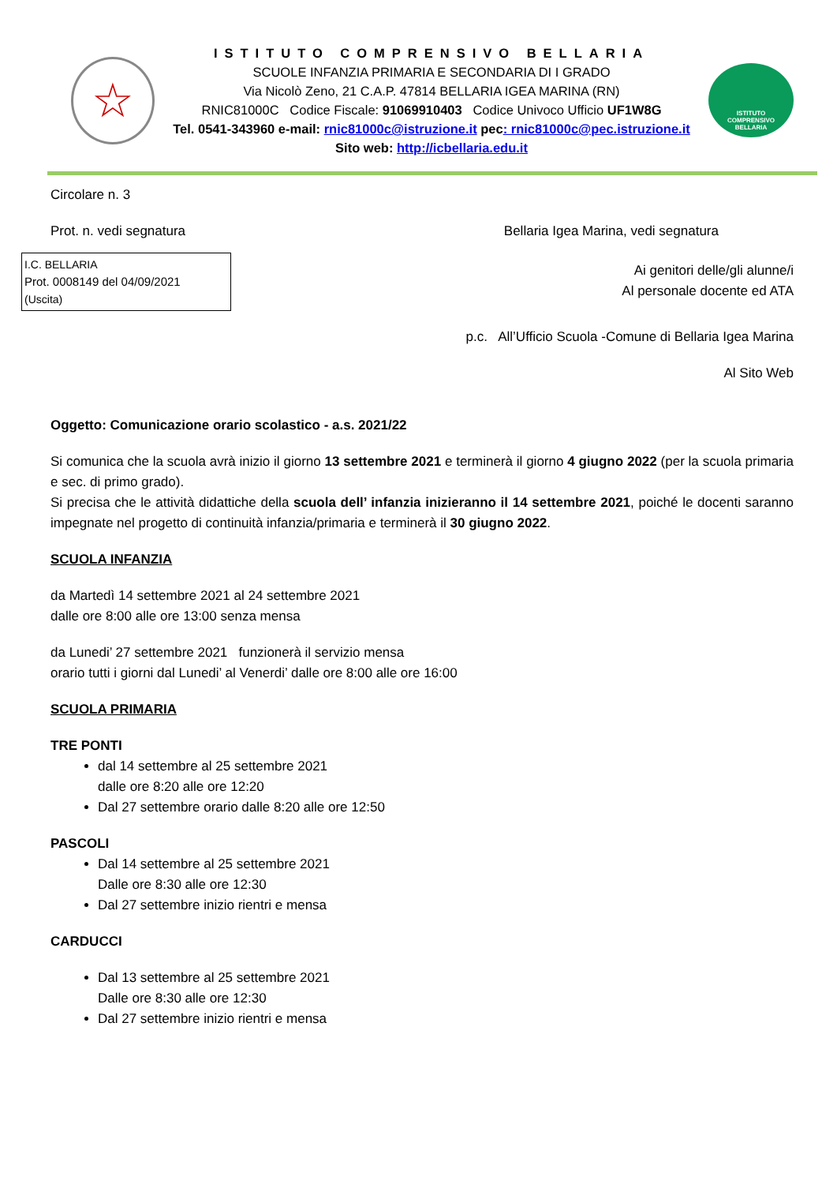☆
ISTITUTO COMPRENSIVO BELLARIA
SCUOLE INFANZIA PRIMARIA E SECONDARIA DI I GRADO
Via Nicolò Zeno, 21 C.A.P. 47814 BELLARIA IGEA MARINA (RN)
RNIC81000C Codice Fiscale: 91069910403 Codice Univoco Ufficio UF1W8G
Tel. 0541-343960 e-mail: rnic81000c@istruzione.it pec: rnic81000c@pec.istruzione.it
Sito web: http://icbellaria.edu.it
ISTITUTO
COMPRENSIVO
BELLARIA
Circolare n. 3
Prot. n. vedi segnatura Bellaria Igea Marina, vedi segnatura
I.C. BELLARIA
Prot. 0008149 del 04/09/2021
(Uscita)
Ai genitori delle/gli alunne/i
Al personale docente ed ATA
p.c. All’Ufficio Scuola -Comune di Bellaria Igea Marina
Al Sito Web
Oggetto: Comunicazione orario scolastico - a.s. 2021/22
Si comunica che la scuola avrà inizio il giorno 13 settembre 2021 e terminerà il giorno 4 giugno 2022 (per la scuola primaria e sec. di primo grado).
Si precisa che le attività didattiche della scuola dell’ infanzia inizieranno il 14 settembre 2021, poiché le docenti saranno impegnate nel progetto di continuità infanzia/primaria e terminerà il 30 giugno 2022.
SCUOLA INFANZIA
da Martedì 14 settembre 2021 al 24 settembre 2021
dalle ore 8:00 alle ore 13:00 senza mensa
da Lunedi’ 27 settembre 2021 funzionerà il servizio mensa
orario tutti i giorni dal Lunedi’ al Venerdi’ dalle ore 8:00 alle ore 16:00
SCUOLA PRIMARIA
TRE PONTI
dal 14 settembre al 25 settembre 2021
dalle ore 8:20 alle ore 12:20
Dal 27 settembre orario dalle 8:20 alle ore 12:50
PASCOLI
Dal 14 settembre al 25 settembre 2021
Dalle ore 8:30 alle ore 12:30
Dal 27 settembre inizio rientri e mensa
CARDUCCI
Dal 13 settembre al 25 settembre 2021
Dalle ore 8:30 alle ore 12:30
Dal 27 settembre inizio rientri e mensa